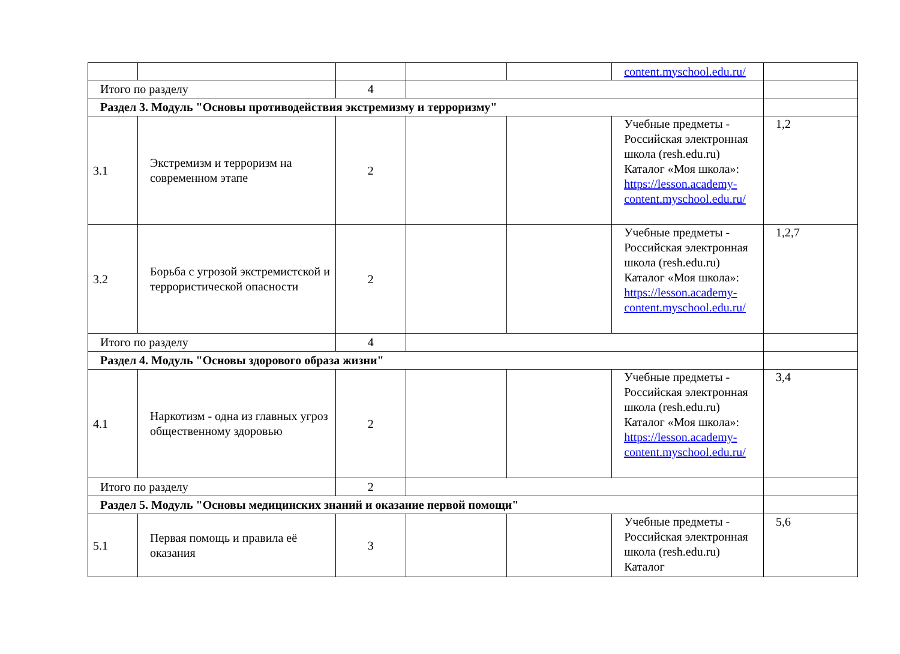| | | | | | content.myschool.edu.ru/ | |
| Итого по разделу | | 4 | | | | |
| Раздел 3. Модуль "Основы противодействия экстремизму и терроризму" | | | | | | |
| 3.1 | Экстремизм и терроризм на современном этапе | 2 | | | Учебные предметы - Российская электронная школа (resh.edu.ru) Каталог «Моя школа»: https://lesson.academy-content.myschool.edu.ru/ | 1,2 |
| 3.2 | Борьба с угрозой экстремистской и террористической опасности | 2 | | | Учебные предметы - Российская электронная школа (resh.edu.ru) Каталог «Моя школа»: https://lesson.academy-content.myschool.edu.ru/ | 1,2,7 |
| Итого по разделу | | 4 | | | | |
| Раздел 4. Модуль "Основы здорового образа жизни" | | | | | | |
| 4.1 | Наркотизм - одна из главных угроз общественному здоровью | 2 | | | Учебные предметы - Российская электронная школа (resh.edu.ru) Каталог «Моя школа»: https://lesson.academy-content.myschool.edu.ru/ | 3,4 |
| Итого по разделу | | 2 | | | | |
| Раздел 5. Модуль "Основы медицинских знаний и оказание первой помощи" | | | | | | |
| 5.1 | Первая помощь и правила её оказания | 3 | | | Учебные предметы - Российская электронная школа (resh.edu.ru) Каталог | 5,6 |